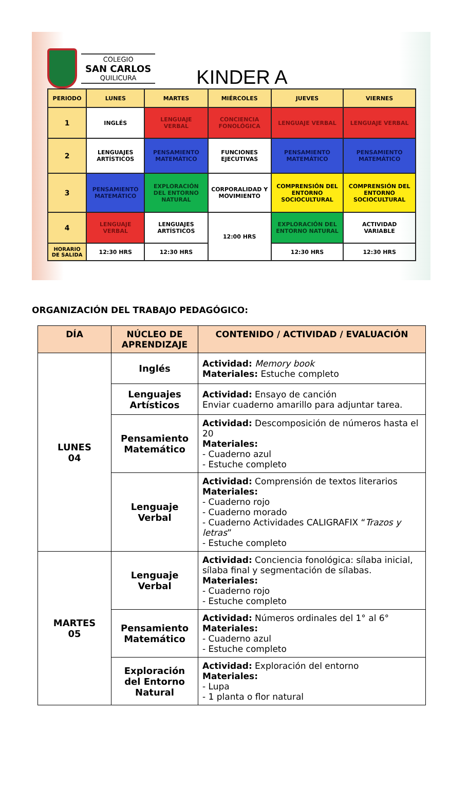COLEGIO
SAN CARLOS
QUILICURA
KINDER A
| PERIODO | LUNES | MARTES | MIÉRCOLES | JUEVES | VIERNES |
| --- | --- | --- | --- | --- | --- |
| 1 | INGLÉS | LENGUAJE VERBAL | CONCIENCIA FONOLÓGICA | LENGUAJE VERBAL | LENGUAJE VERBAL |
| 2 | LENGUAJES ARTÍSTICOS | PENSAMIENTO MATEMÁTICO | FUNCIONES EJECUTIVAS | PENSAMIENTO MATEMÁTICO | PENSAMIENTO MATEMÁTICO |
| 3 | PENSAMIENTO MATEMÁTICO | EXPLORACIÓN DEL ENTORNO NATURAL | CORPORALIDAD Y MOVIMIENTO | COMPRENSIÓN DEL ENTORNO SOCIOCULTURAL | COMPRENSIÓN DEL ENTORNO SOCIOCULTURAL |
| 4 | LENGUAJE VERBAL | LENGUAJES ARTÍSTICOS | 12:00 HRS | EXPLORACIÓN DEL ENTORNO NATURAL | ACTIVIDAD VARIABLE |
| HORARIO DE SALIDA | 12:30 HRS | 12:30 HRS | | 12:30 HRS | 12:30 HRS |
ORGANIZACIÓN DEL TRABAJO PEDAGÓGICO:
| DÍA | NÚCLEO DE APRENDIZAJE | CONTENIDO / ACTIVIDAD / EVALUACIÓN |
| --- | --- | --- |
| LUNES 04 | Inglés | Actividad: Memory book Materiales: Estuche completo |
| | Lenguajes Artísticos | Actividad: Ensayo de canción Enviar cuaderno amarillo para adjuntar tarea. |
| | Pensamiento Matemático | Actividad: Descomposición de números hasta el 20 Materiales: - Cuaderno azul - Estuche completo |
| | Lenguaje Verbal | Actividad: Comprensión de textos literarios Materiales: - Cuaderno rojo - Cuaderno morado - Cuaderno Actividades CALIGRAFIX “ Trazos y letras ” - Estuche completo |
| MARTES 05 | Lenguaje Verbal | Actividad: Conciencia fonológica: sílaba inicial, sílaba final y segmentación de sílabas. Materiales: - Cuaderno rojo - Estuche completo |
| | Pensamiento Matemático | Actividad: Números ordinales del 1° al 6° Materiales: - Cuaderno azul - Estuche completo |
| | Exploración del Entorno Natural | Actividad: Exploración del entorno Materiales: - Lupa - 1 planta o flor natural |